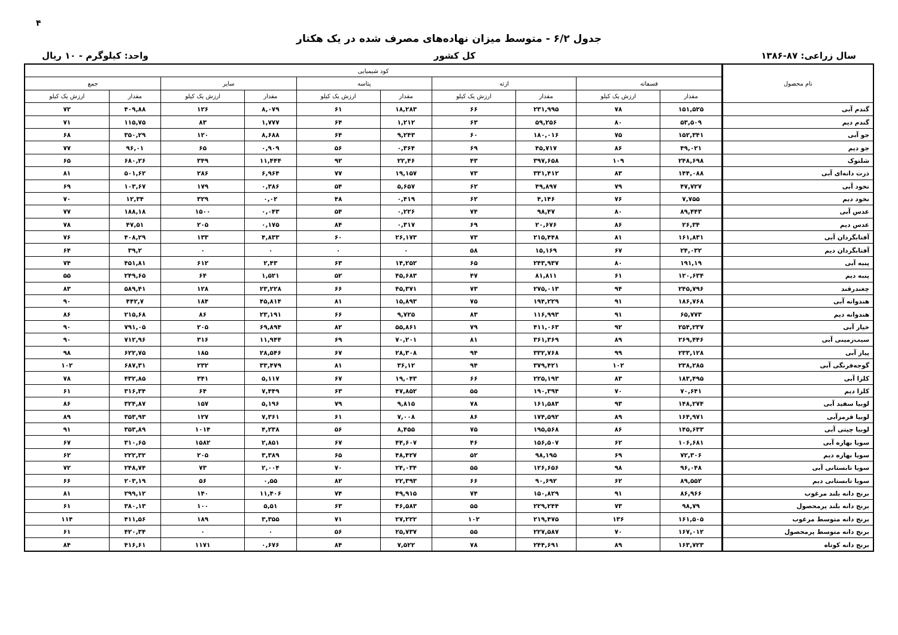۴
جدول ۶/۲ - متوسط میزان نهاده‌های مصرف شده در یک هکتار
سال زراعی: ۸۷-۱۳۸۶ کل کشور واحد: کیلوگرم - ۱۰ ریال
| نام محصول | کود شیمیایی | | | | | | | | | |
| --- | --- | --- | --- | --- | --- | --- | --- | --- | --- | --- |
| | فسفاته | | ازته | | پتاسه | | سایر | | جمع | |
| | مقدار | ارزش یک کیلو | مقدار | ارزش یک کیلو | مقدار | ارزش یک کیلو | مقدار | ارزش یک کیلو | مقدار | ارزش یک کیلو |
| گندم آبی | ۱۵۱,۵۲۵ | ۷۸ | ۲۳۱,۹۹۵ | ۶۶ | ۱۸,۲۸۳ | ۶۱ | ۸,۰۷۹ | ۱۲۶ | ۴۰۹,۸۸ | ۷۲ |
| گندم دیم | ۵۳,۵۰۹ | ۸۰ | ۵۹,۲۵۶ | ۶۳ | ۱,۲۱۲ | ۶۴ | ۱,۷۷۷ | ۸۳ | ۱۱۵,۷۵ | ۷۱ |
| جو آبی | ۱۵۲,۳۴۱ | ۷۵ | ۱۸۰,۰۱۶ | ۶۰ | ۹,۲۴۳ | ۶۴ | ۸,۶۸۸ | ۱۲۰ | ۳۵۰,۲۹ | ۶۸ |
| جو دیم | ۴۹,۰۲۱ | ۸۶ | ۴۵,۷۱۷ | ۶۹ | ۰,۳۶۴ | ۵۶ | ۰,۹۰۹ | ۶۵ | ۹۶,۰۱ | ۷۷ |
| شلتوک | ۲۴۸,۶۹۸ | ۱۰۹ | ۳۹۷,۶۵۸ | ۴۳ | ۲۲,۴۶ | ۹۲ | ۱۱,۴۴۴ | ۳۴۹ | ۶۸۰,۲۶ | ۶۵ |
| ذرت دانه‌ای آبی | ۱۴۴,۰۸۸ | ۸۳ | ۳۳۱,۴۱۲ | ۷۳ | ۱۹,۱۵۷ | ۷۷ | ۶,۹۶۴ | ۲۸۶ | ۵۰۱,۶۲ | ۸۱ |
| نخود آبی | ۴۷,۷۲۷ | ۷۹ | ۴۹,۸۹۷ | ۶۲ | ۵,۶۵۷ | ۵۴ | ۰,۳۸۶ | ۱۷۹ | ۱۰۳,۶۷ | ۶۹ |
| نخود دیم | ۷,۷۵۵ | ۷۶ | ۴,۱۴۶ | ۶۲ | ۰,۴۱۹ | ۴۸ | ۰,۰۲ | ۳۲۹ | ۱۲,۳۴ | ۷۰ |
| عدس آبی | ۸۹,۴۴۳ | ۸۰ | ۹۸,۴۷ | ۷۴ | ۰,۲۲۶ | ۵۴ | ۰,۰۴۳ | ۱۵۰۰ | ۱۸۸,۱۸ | ۷۷ |
| عدس دیم | ۲۶,۳۴ | ۸۶ | ۲۰,۶۷۶ | ۶۹ | ۰,۳۱۷ | ۸۴ | ۰,۱۷۵ | ۲۰۵ | ۴۷,۵۱ | ۷۸ |
| آفتابگردان آبی | ۱۶۱,۸۳۱ | ۸۱ | ۲۱۵,۴۴۸ | ۷۳ | ۲۶,۱۷۳ | ۶۰ | ۴,۸۳۳ | ۱۳۳ | ۴۰۸,۲۹ | ۷۶ |
| آفتابگردان دیم | ۲۴,۰۳۲ | ۶۷ | ۱۵,۱۶۹ | ۵۸ | ۰ | ۰ | ۰ | ۰ | ۳۹,۲ | ۶۴ |
| پنبه آبی | ۱۹۱,۱۹ | ۸۰ | ۲۴۳,۹۳۷ | ۶۵ | ۱۴,۲۵۲ | ۶۳ | ۲,۴۳ | ۶۱۲ | ۴۵۱,۸۱ | ۷۴ |
| پنبه دیم | ۱۲۰,۶۳۴ | ۶۱ | ۸۱,۸۱۱ | ۴۷ | ۴۵,۶۸۳ | ۵۲ | ۱,۵۲۱ | ۶۴ | ۲۴۹,۶۵ | ۵۵ |
| چغندرقند | ۲۴۵,۷۹۶ | ۹۴ | ۲۷۵,۰۱۳ | ۷۳ | ۴۵,۳۷۱ | ۶۶ | ۲۳,۲۲۸ | ۱۲۸ | ۵۸۹,۴۱ | ۸۳ |
| هندوانه آبی | ۱۸۶,۷۶۸ | ۹۱ | ۱۹۴,۲۲۹ | ۷۵ | ۱۵,۸۹۳ | ۸۱ | ۴۵,۸۱۴ | ۱۸۴ | ۴۴۲,۷ | ۹۰ |
| هندوانه دیم | ۶۵,۷۷۳ | ۹۱ | ۱۱۶,۹۹۳ | ۸۳ | ۹,۷۲۵ | ۶۶ | ۲۳,۱۹۱ | ۸۶ | ۲۱۵,۶۸ | ۸۶ |
| خیار آبی | ۲۵۴,۲۳۷ | ۹۲ | ۴۱۱,۰۶۳ | ۷۹ | ۵۵,۸۶۱ | ۸۲ | ۶۹,۸۹۴ | ۲۰۵ | ۷۹۱,۰۵ | ۹۰ |
| سیب‌زمینی آبی | ۲۶۹,۴۴۶ | ۸۹ | ۳۶۱,۳۶۹ | ۸۱ | ۷۰,۲۰۱ | ۶۹ | ۱۱,۹۴۴ | ۳۱۶ | ۷۱۲,۹۶ | ۹۰ |
| پیاز آبی | ۲۳۳,۱۲۸ | ۹۹ | ۳۳۲,۷۶۸ | ۹۴ | ۲۸,۳۰۸ | ۶۷ | ۲۸,۵۴۶ | ۱۸۵ | ۶۲۲,۷۵ | ۹۸ |
| گوجه‌فرنگی آبی | ۲۳۸,۲۸۵ | ۱۰۲ | ۳۷۹,۴۲۱ | ۹۴ | ۳۶,۱۲ | ۸۱ | ۳۳,۴۷۹ | ۲۳۲ | ۶۸۷,۳۱ | ۱۰۲ |
| کلزا آبی | ۱۸۳,۴۹۵ | ۸۳ | ۲۲۵,۱۹۳ | ۶۶ | ۱۹,۰۴۳ | ۶۷ | ۵,۱۱۷ | ۳۴۱ | ۴۳۲,۸۵ | ۷۸ |
| کلزا دیم | ۷۰,۶۴۱ | ۷۰ | ۱۹۰,۳۹۴ | ۵۵ | ۴۷,۸۵۲ | ۶۳ | ۷,۴۴۹ | ۶۴ | ۳۱۶,۳۴ | ۶۱ |
| لوبیا سفید آبی | ۱۴۸,۲۷۴ | ۹۳ | ۱۶۱,۵۸۳ | ۷۸ | ۹,۸۱۵ | ۷۹ | ۵,۱۹۶ | ۱۵۷ | ۳۲۴,۸۷ | ۸۶ |
| لوبیا قرمزآبی | ۱۶۴,۹۷۱ | ۸۹ | ۱۷۴,۵۹۲ | ۸۶ | ۷,۰۰۸ | ۶۱ | ۷,۳۶۱ | ۱۲۷ | ۳۵۳,۹۳ | ۸۹ |
| لوبیا چیتی آبی | ۱۴۵,۶۳۳ | ۸۶ | ۱۹۵,۵۶۸ | ۷۵ | ۸,۴۵۵ | ۵۶ | ۴,۲۳۸ | ۱۰۱۴ | ۳۵۳,۸۹ | ۹۱ |
| سویا بهاره آبی | ۱۰۶,۶۸۱ | ۶۲ | ۱۵۶,۵۰۷ | ۴۶ | ۴۴,۶۰۷ | ۶۷ | ۲,۸۵۱ | ۱۵۸۲ | ۳۱۰,۶۵ | ۶۷ |
| سویا بهاره دیم | ۷۲,۳۰۶ | ۶۹ | ۹۸,۱۹۵ | ۵۲ | ۴۸,۴۲۷ | ۶۵ | ۳,۳۸۹ | ۲۰۵ | ۲۲۲,۳۲ | ۶۲ |
| سویا تابستانی آبی | ۹۶,۰۴۸ | ۹۸ | ۱۲۶,۶۵۶ | ۵۵ | ۲۴,۰۳۴ | ۷۰ | ۲,۰۰۴ | ۷۳ | ۲۴۸,۷۴ | ۷۲ |
| سویا تابستانی دیم | ۸۹,۵۵۲ | ۶۲ | ۹۰,۶۹۲ | ۶۶ | ۲۲,۳۹۳ | ۸۲ | ۰,۵۵ | ۵۶ | ۲۰۳,۱۹ | ۶۶ |
| برنج دانه بلند مرغوب | ۸۶,۹۶۶ | ۹۱ | ۱۵۰,۸۲۹ | ۷۴ | ۴۹,۹۱۵ | ۷۴ | ۱۱,۴۰۶ | ۱۴۰ | ۲۹۹,۱۲ | ۸۱ |
| برنج دانه بلند پرمحصول | ۹۸,۷۹ | ۷۳ | ۲۲۹,۲۴۴ | ۵۵ | ۴۶,۵۸۳ | ۶۳ | ۵,۵۱ | ۱۰۰ | ۳۸۰,۱۳ | ۶۱ |
| برنج دانه متوسط مرغوب | ۱۶۱,۵۰۵ | ۱۳۶ | ۲۱۹,۴۷۵ | ۱۰۲ | ۲۷,۲۲۲ | ۷۱ | ۳,۳۵۵ | ۱۸۹ | ۴۱۱,۵۶ | ۱۱۴ |
| برنج دانه متوسط پرمحصول | ۱۶۷,۰۱۲ | ۷۰ | ۲۲۷,۵۸۷ | ۵۵ | ۲۵,۷۳۷ | ۵۶ | ۰ | ۰ | ۴۲۰,۳۴ | ۶۱ |
| برنج دانه کوتاه | ۱۶۳,۷۲۳ | ۸۹ | ۲۴۴,۶۹۱ | ۷۸ | ۷,۵۲۲ | ۸۴ | ۰,۶۷۶ | ۱۱۷۱ | ۴۱۶,۶۱ | ۸۴ |